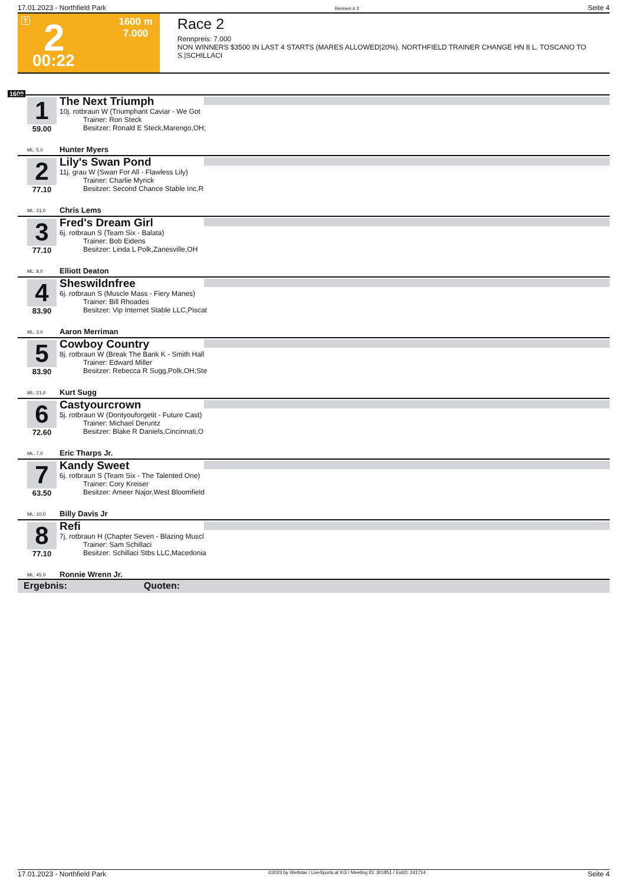17.01.2023 - Northfield Park Rennen # 2 Seite 4
T 2 1600 m
7.000
00:22
Race 2
Rennpreis: 7.000
NON WINNERS $3500 IN LAST 4 STARTS (MARES ALLOWED|20%). NORTHFIELD TRAINER CHANGE HN 8 L. TOSCANO TO S.|SCHILLACI
1600
1
59.00
The Next Triumph
10j. rotbraun W (Triumphant Caviar - We Got
Trainer: Ron Steck
Besitzer: Ronald E Steck,Marengo,OH;
ML: 5,0 Hunter Myers
2
77.10
Lily's Swan Pond
11j. grau W (Swan For All - Flawless Lily)
Trainer: Charlie Myrick
Besitzer: Second Chance Stable Inc,R
ML: 21,0 Chris Lems
3
77.10
Fred's Dream Girl
6j. rotbraun S (Team Six - Balata)
Trainer: Bob Eidens
Besitzer: Linda L Polk,Zanesville,OH
ML: 8,0 Elliott Deaton
4
83.90
Sheswildnfree
6j. rotbraun S (Muscle Mass - Fiery Manes)
Trainer: Bill Rhoades
Besitzer: Vip Internet Stable LLC,Piscat
ML: 3,0 Aaron Merriman
5
83.90
Cowboy Country
8j. rotbraun W (Break The Bank K - Smith Hall
Trainer: Edward Miller
Besitzer: Rebecca R Sugg,Polk,OH;Ste
ML: 21,0 Kurt Sugg
6
72.60
Castyourcrown
5j. rotbraun W (Dontyouforgetit - Future Cast)
Trainer: Michael Deruntz
Besitzer: Blake R Daniels,Cincinnati,O
ML: 7,0 Eric Tharps Jr.
7
63.50
Kandy Sweet
6j. rotbraun S (Team Six - The Talented One)
Trainer: Cory Kreiser
Besitzer: Ameer Najor,West Bloomfield
ML: 10,0 Billy Davis Jr
8
77.10
Refi
7j. rotbraun H (Chapter Seven - Blazing Muscl
Trainer: Sam Schillaci
Besitzer: Schillaci Stbs LLC,Macedonia
ML: 45,0 Ronnie Wrenn Jr.
Ergebnis: Quoten:
17.01.2023 - Northfield Park ©2023 by Wettstar / LiveSports.at KG / Meeting ID: 301851 / ExtID: 241714 Seite 4